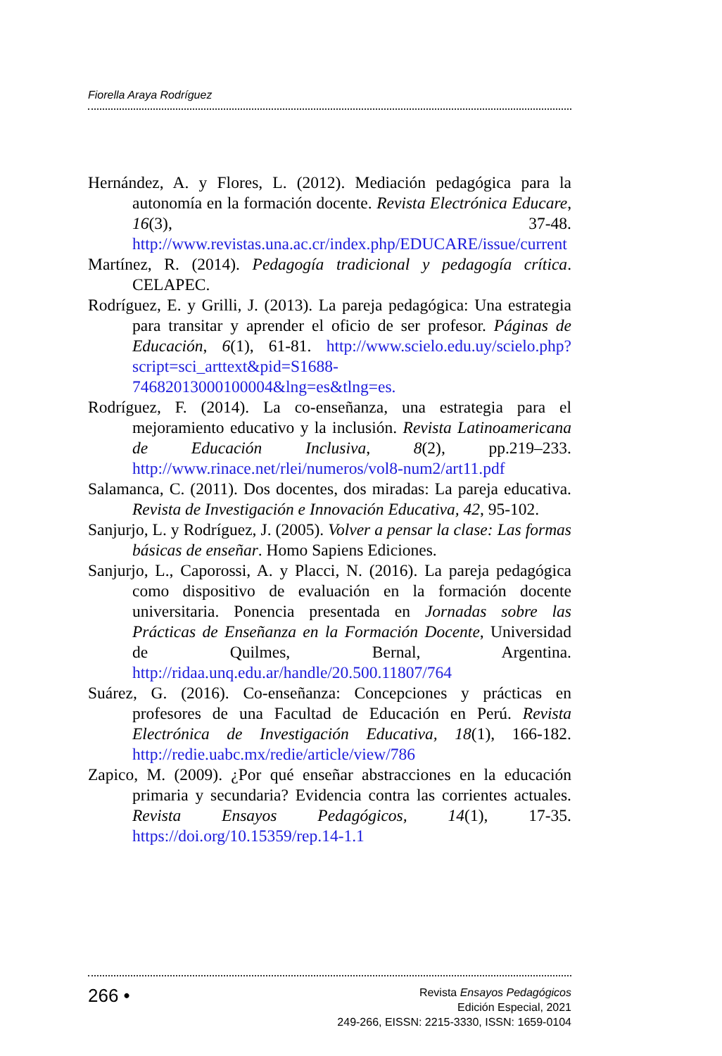Fiorella Araya Rodríguez
Hernández, A. y Flores, L. (2012). Mediación pedagógica para la autonomía en la formación docente. Revista Electrónica Educare, 16(3), 37-48. http://www.revistas.una.ac.cr/index.php/EDUCARE/issue/current
Martínez, R. (2014). Pedagogía tradicional y pedagogía crítica. CELAPEC.
Rodríguez, E. y Grilli, J. (2013). La pareja pedagógica: Una estrategia para transitar y aprender el oficio de ser profesor. Páginas de Educación, 6(1), 61-81. http://www.scielo.edu.uy/scielo.php?script=sci_arttext&pid=S1688-74682013000100004&lng=es&tlng=es.
Rodríguez, F. (2014). La co-enseñanza, una estrategia para el mejoramiento educativo y la inclusión. Revista Latinoamericana de Educación Inclusiva, 8(2), pp.219–233. http://www.rinace.net/rlei/numeros/vol8-num2/art11.pdf
Salamanca, C. (2011). Dos docentes, dos miradas: La pareja educativa. Revista de Investigación e Innovación Educativa, 42, 95-102.
Sanjurjo, L. y Rodríguez, J. (2005). Volver a pensar la clase: Las formas básicas de enseñar. Homo Sapiens Ediciones.
Sanjurjo, L., Caporossi, A. y Placci, N. (2016). La pareja pedagógica como dispositivo de evaluación en la formación docente universitaria. Ponencia presentada en Jornadas sobre las Prácticas de Enseñanza en la Formación Docente, Universidad de Quilmes, Bernal, Argentina. http://ridaa.unq.edu.ar/handle/20.500.11807/764
Suárez, G. (2016). Co-enseñanza: Concepciones y prácticas en profesores de una Facultad de Educación en Perú. Revista Electrónica de Investigación Educativa, 18(1), 166-182. http://redie.uabc.mx/redie/article/view/786
Zapico, M. (2009). ¿Por qué enseñar abstracciones en la educación primaria y secundaria? Evidencia contra las corrientes actuales. Revista Ensayos Pedagógicos, 14(1), 17-35. https://doi.org/10.15359/rep.14-1.1
266 •
Revista Ensayos Pedagógicos
Edición Especial, 2021
249-266, EISSN: 2215-3330, ISSN: 1659-0104